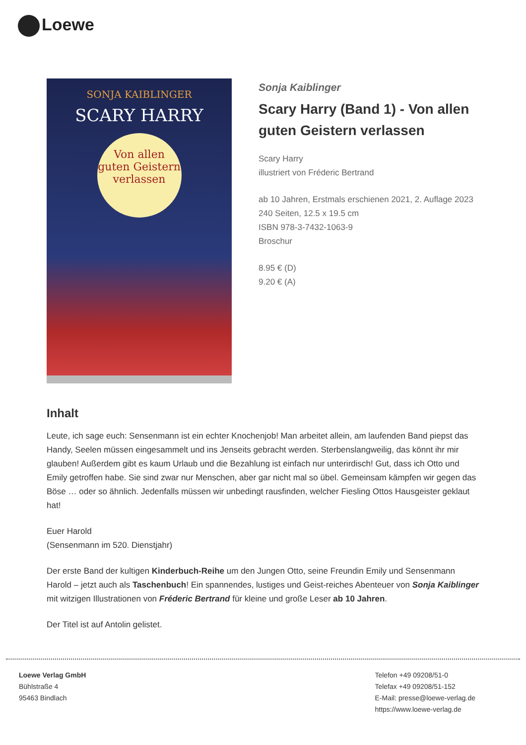Loewe
SONJA KAIBLINGER
SCARY HARRY
Von allen guten Geistern verlassen
Sonja Kaiblinger
Scary Harry (Band 1) - Von allen guten Geistern verlassen
Scary Harry
illustriert von Fréderic Bertrand
ab 10 Jahren, Erstmals erschienen 2021, 2. Auflage 2023
240 Seiten, 12.5 x 19.5 cm
ISBN 978-3-7432-1063-9
Broschur
8.95 € (D)
9.20 € (A)
Inhalt
Leute, ich sage euch: Sensenmann ist ein echter Knochenjob! Man arbeitet allein, am laufenden Band piepst das Handy, Seelen müssen eingesammelt und ins Jenseits gebracht werden. Sterbenslangweilig, das könnt ihr mir glauben! Außerdem gibt es kaum Urlaub und die Bezahlung ist einfach nur unterirdisch! Gut, dass ich Otto und Emily getroffen habe. Sie sind zwar nur Menschen, aber gar nicht mal so übel. Gemeinsam kämpfen wir gegen das Böse … oder so ähnlich. Jedenfalls müssen wir unbedingt rausfinden, welcher Fiesling Ottos Hausgeister geklaut hat!
Euer Harold
(Sensenmann im 520. Dienstjahr)
Der erste Band der kultigen Kinderbuch-Reihe um den Jungen Otto, seine Freundin Emily und Sensenmann Harold – jetzt auch als Taschenbuch! Ein spannendes, lustiges und Geist-reiches Abenteuer von Sonja Kaiblinger mit witzigen Illustrationen von Fréderic Bertrand für kleine und große Leser ab 10 Jahren.
Der Titel ist auf Antolin gelistet.
Loewe Verlag GmbH
Bühlstraße 4
95463 Bindlach
Telefon +49 09208/51-0
Telefax +49 09208/51-152
E-Mail: presse@loewe-verlag.de
https://www.loewe-verlag.de